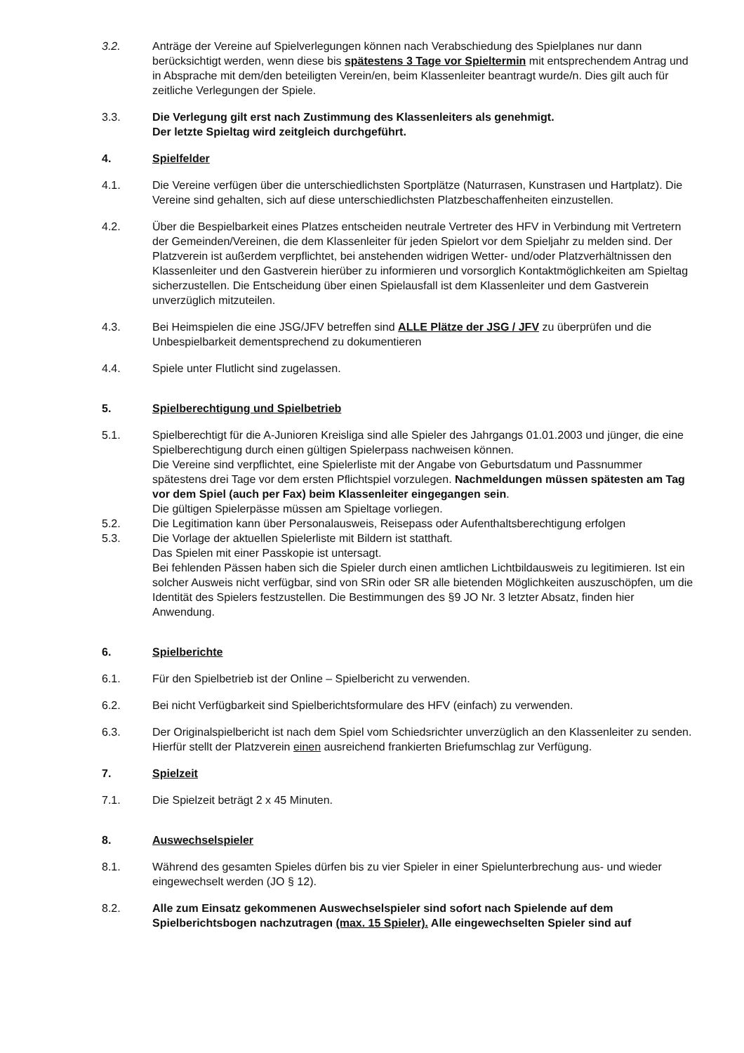3.2. Anträge der Vereine auf Spielverlegungen können nach Verabschiedung des Spielplanes nur dann berücksichtigt werden, wenn diese bis spätestens 3 Tage vor Spieltermin mit entsprechendem Antrag und in Absprache mit dem/den beteiligten Verein/en, beim Klassenleiter beantragt wurde/n. Dies gilt auch für zeitliche Verlegungen der Spiele.
3.3. Die Verlegung gilt erst nach Zustimmung des Klassenleiters als genehmigt.
Der letzte Spieltag wird zeitgleich durchgeführt.
4. Spielfelder
4.1. Die Vereine verfügen über die unterschiedlichsten Sportplätze (Naturrasen, Kunstrasen und Hartplatz). Die Vereine sind gehalten, sich auf diese unterschiedlichsten Platzbeschaffenheiten einzustellen.
4.2. Über die Bespielbarkeit eines Platzes entscheiden neutrale Vertreter des HFV in Verbindung mit Vertretern der Gemeinden/Vereinen, die dem Klassenleiter für jeden Spielort vor dem Spieljahr zu melden sind. Der Platzverein ist außerdem verpflichtet, bei anstehenden widrigen Wetter- und/oder Platzverhältnissen den Klassenleiter und den Gastverein hierüber zu informieren und vorsorglich Kontaktmöglichkeiten am Spieltag sicherzustellen. Die Entscheidung über einen Spielausfall ist dem Klassenleiter und dem Gastverein unverzüglich mitzuteilen.
4.3. Bei Heimspielen die eine JSG/JFV betreffen sind ALLE Plätze der JSG / JFV zu überprüfen und die Unbespielbarkeit dementsprechend zu dokumentieren
4.4. Spiele unter Flutlicht sind zugelassen.
5. Spielberechtigung und Spielbetrieb
5.1. Spielberechtigt für die A-Junioren Kreisliga sind alle Spieler des Jahrgangs 01.01.2003 und jünger, die eine Spielberechtigung durch einen gültigen Spielerpass nachweisen können.
Die Vereine sind verpflichtet, eine Spielerliste mit der Angabe von Geburtsdatum und Passnummer spätestens drei Tage vor dem ersten Pflichtspiel vorzulegen. Nachmeldungen müssen spätesten am Tag vor dem Spiel (auch per Fax) beim Klassenleiter eingegangen sein.
Die gültigen Spielerpässe müssen am Spieltage vorliegen.
5.2. Die Legitimation kann über Personalausweis, Reisepass oder Aufenthaltsberechtigung erfolgen
5.3. Die Vorlage der aktuellen Spielerliste mit Bildern ist statthaft.
Das Spielen mit einer Passkopie ist untersagt.
Bei fehlenden Pässen haben sich die Spieler durch einen amtlichen Lichtbildausweis zu legitimieren. Ist ein solcher Ausweis nicht verfügbar, sind von SRin oder SR alle bietenden Möglichkeiten auszuschöpfen, um die Identität des Spielers festzustellen. Die Bestimmungen des §9 JO Nr. 3 letzter Absatz, finden hier Anwendung.
6. Spielberichte
6.1. Für den Spielbetrieb ist der Online – Spielbericht zu verwenden.
6.2. Bei nicht Verfügbarkeit sind Spielberichtsformulare des HFV (einfach) zu verwenden.
6.3. Der Originalspielbericht ist nach dem Spiel vom Schiedsrichter unverzüglich an den Klassenleiter zu senden. Hierfür stellt der Platzverein einen ausreichend frankierten Briefumschlag zur Verfügung.
7. Spielzeit
7.1. Die Spielzeit beträgt 2 x 45 Minuten.
8. Auswechselspieler
8.1. Während des gesamten Spieles dürfen bis zu vier Spieler in einer Spielunterbrechung aus- und wieder eingewechselt werden (JO § 12).
8.2. Alle zum Einsatz gekommenen Auswechselspieler sind sofort nach Spielende auf dem Spielberichtsbogen nachzutragen (max. 15 Spieler). Alle eingewechselten Spieler sind auf